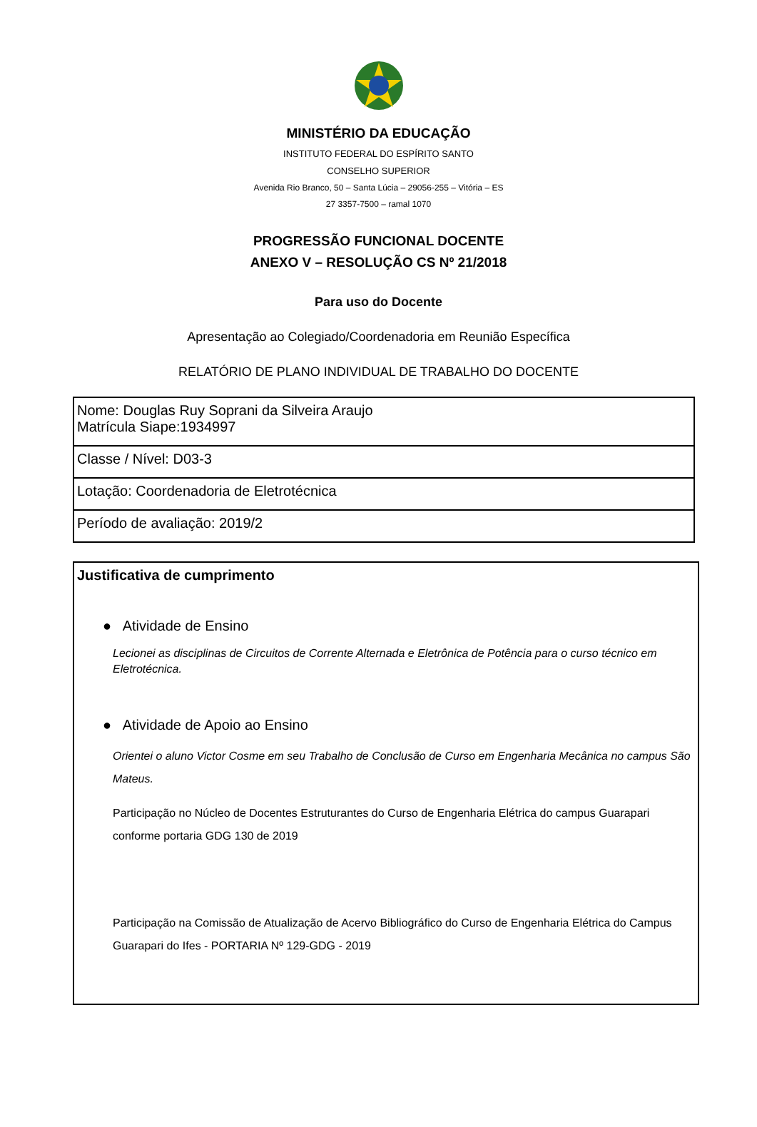MINISTÉRIO DA EDUCAÇÃO
INSTITUTO FEDERAL DO ESPÍRITO SANTO
CONSELHO SUPERIOR
Avenida Rio Branco, 50 – Santa Lúcia – 29056-255 – Vitória – ES
27 3357-7500 – ramal 1070
PROGRESSÃO FUNCIONAL DOCENTE
ANEXO V – RESOLUÇÃO CS Nº 21/2018
Para uso do Docente
Apresentação ao Colegiado/Coordenadoria em Reunião Específica
RELATÓRIO DE PLANO INDIVIDUAL DE TRABALHO DO DOCENTE
| Nome: Douglas Ruy Soprani da Silveira Araujo Matrícula Siape:1934997 |
| Classe / Nível: D03-3 |
| Lotação: Coordenadoria de Eletrotécnica |
| Período de avaliação: 2019/2 |
Justificativa de cumprimento
● Atividade de Ensino
Lecionei as disciplinas de Circuitos de Corrente Alternada e Eletrônica de Potência para o curso técnico em Eletrotécnica.
● Atividade de Apoio ao Ensino
Orientei o aluno Victor Cosme em seu Trabalho de Conclusão de Curso em Engenharia Mecânica no campus São Mateus.
Participação no Núcleo de Docentes Estruturantes do Curso de Engenharia Elétrica do campus Guarapari conforme portaria GDG 130 de 2019
Participação na Comissão de Atualização de Acervo Bibliográfico do Curso de Engenharia Elétrica do Campus Guarapari do Ifes - PORTARIA Nº 129-GDG - 2019